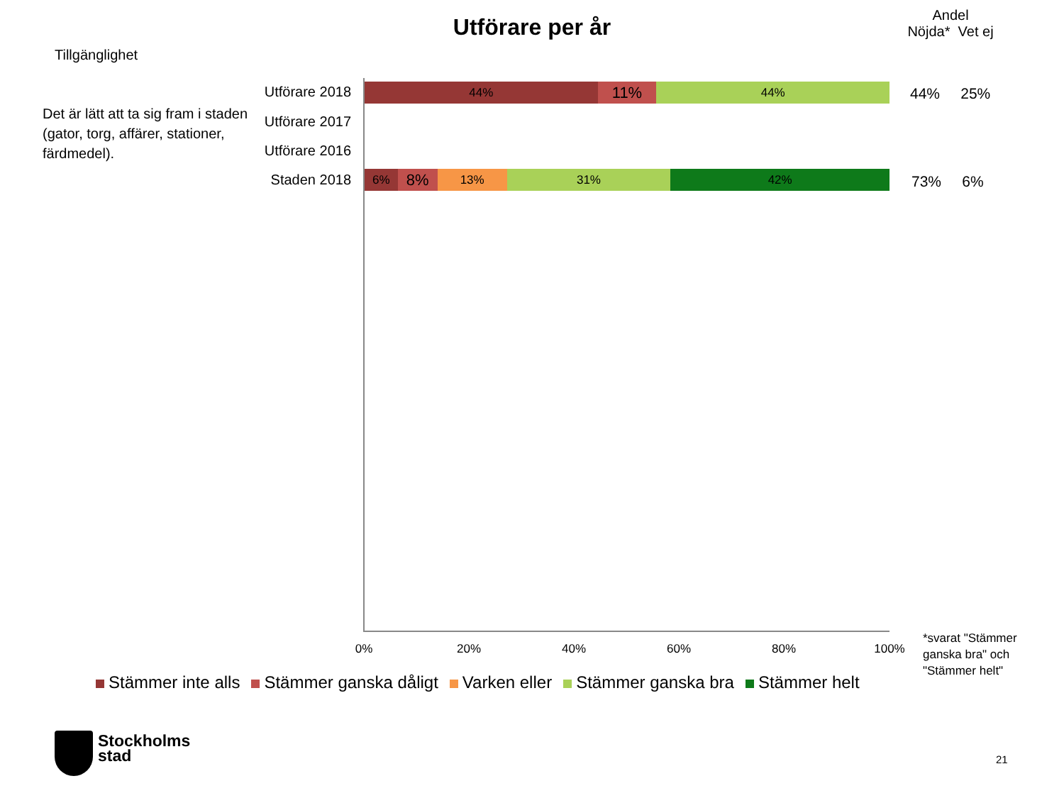Utförare per år
Andel
Nöjda* Vet ej
Tillgänglighet
Det är lätt att ta sig fram i staden (gator, torg, affärer, stationer, färdmedel).
Utförare 2018
Utförare 2017
Utförare 2016
Staden 2018
44%
11%
44%
6%
8%
13% 31% 42%
44% 25%
73% 6%
0% 20% 40% 60% 80% 100%
Stämmer inte alls Stämmer ganska dåligt Varken eller Stämmer ganska bra Stämmer helt
*svarat "Stämmer ganska bra" och "Stämmer helt"
Stockholms
stad
21